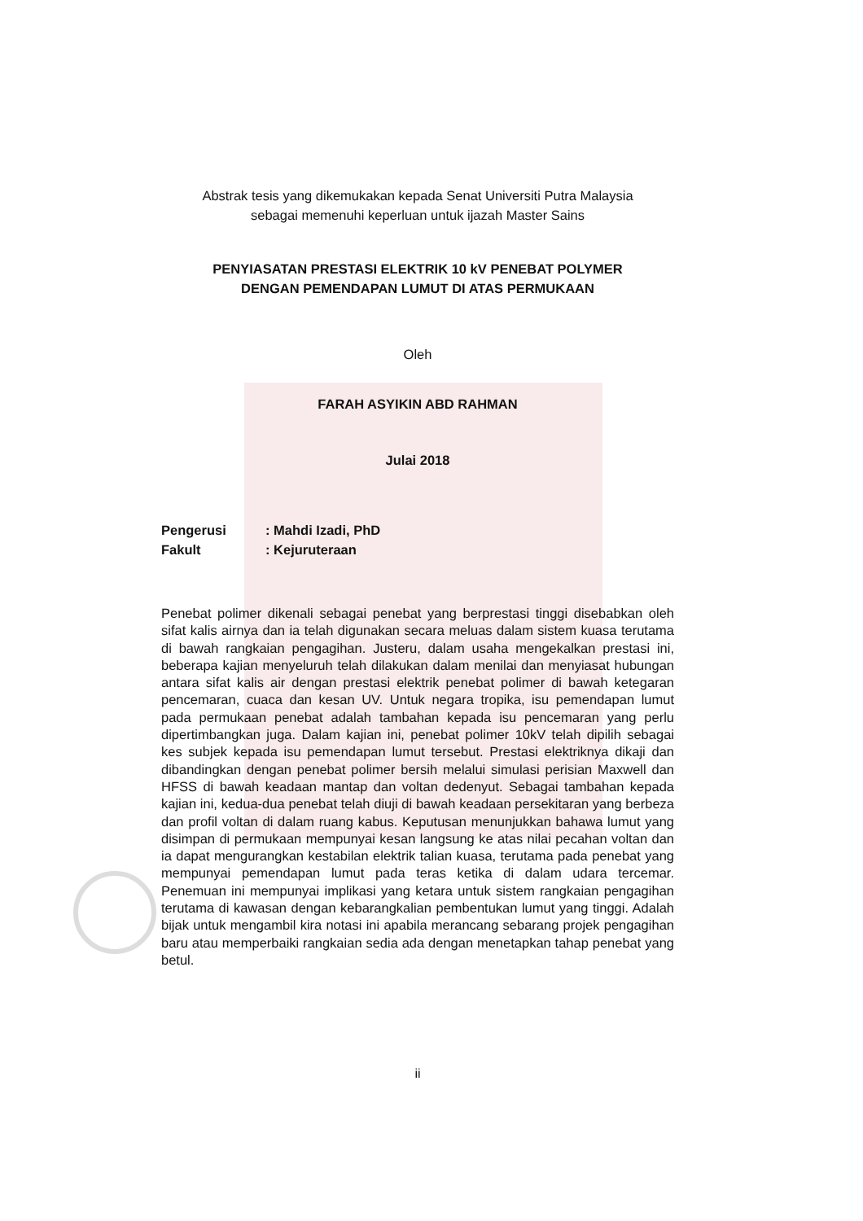Abstrak tesis yang dikemukakan kepada Senat Universiti Putra Malaysia
sebagai memenuhi keperluan untuk ijazah Master Sains
PENYIASATAN PRESTASI ELEKTRIK 10 kV PENEBAT POLYMER
DENGAN PEMENDAPAN LUMUT DI ATAS PERMUKAAN
Oleh
FARAH ASYIKIN ABD RAHMAN
Julai 2018
Pengerusi: Mahdi Izadi, PhD
Fakult: Kejuruteraan
Penebat polimer dikenali sebagai penebat yang berprestasi tinggi disebabkan oleh sifat kalis airnya dan ia telah digunakan secara meluas dalam sistem kuasa terutama di bawah rangkaian pengagihan. Justeru, dalam usaha mengekalkan prestasi ini, beberapa kajian menyeluruh telah dilakukan dalam menilai dan menyiasat hubungan antara sifat kalis air dengan prestasi elektrik penebat polimer di bawah ketegaran pencemaran, cuaca dan kesan UV. Untuk negara tropika, isu pemendapan lumut pada permukaan penebat adalah tambahan kepada isu pencemaran yang perlu dipertimbangkan juga. Dalam kajian ini, penebat polimer 10kV telah dipilih sebagai kes subjek kepada isu pemendapan lumut tersebut. Prestasi elektriknya dikaji dan dibandingkan dengan penebat polimer bersih melalui simulasi perisian Maxwell dan HFSS di bawah keadaan mantap dan voltan dedenyut. Sebagai tambahan kepada kajian ini, kedua-dua penebat telah diuji di bawah keadaan persekitaran yang berbeza dan profil voltan di dalam ruang kabus. Keputusan menunjukkan bahawa lumut yang disimpan di permukaan mempunyai kesan langsung ke atas nilai pecahan voltan dan ia dapat mengurangkan kestabilan elektrik talian kuasa, terutama pada penebat yang mempunyai pemendapan lumut pada teras ketika di dalam udara tercemar. Penemuan ini mempunyai implikasi yang ketara untuk sistem rangkaian pengagihan terutama di kawasan dengan kebarangkalian pembentukan lumut yang tinggi. Adalah bijak untuk mengambil kira notasi ini apabila merancang sebarang projek pengagihan baru atau memperbaiki rangkaian sedia ada dengan menetapkan tahap penebat yang betul.
ii